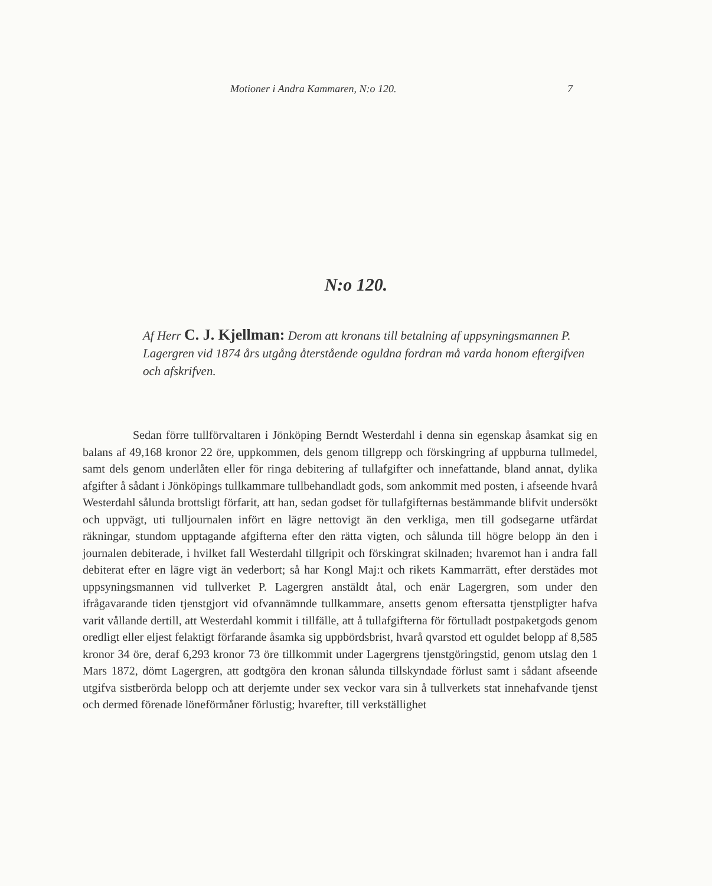Motioner i Andra Kammaren, N:o 120. 7
N:o 120.
Af Herr C. J. Kjellman: Derom att kronans till betalning af uppsyningsmannen P. Lagergren vid 1874 års utgång återstående oguldna fordran må varda honom eftergifven och afskrifven.
Sedan förre tullförvaltaren i Jönköping Berndt Westerdahl i denna sin egenskap åsamkat sig en balans af 49,168 kronor 22 öre, uppkommen, dels genom tillgrepp och förskingring af uppburna tullmedel, samt dels genom underlåten eller för ringa debitering af tullafgifter och innefattande, bland annat, dylika afgifter å sådant i Jönköpings tullkammare tullbehandladt gods, som ankommit med posten, i afseende hvarå Westerdahl sålunda brottsligt förfarit, att han, sedan godset för tullafgifternas bestämmande blifvit undersökt och uppvägt, uti tulljournalen infört en lägre nettovigt än den verkliga, men till godsegarne utfärdat räkningar, stundom upptagande afgifterna efter den rätta vigten, och sålunda till högre belopp än den i journalen debiterade, i hvilket fall Westerdahl tillgripit och förskingrat skilnaden; hvaremot han i andra fall debiterat efter en lägre vigt än vederbort; så har Kongl Maj:t och rikets Kammarrätt, efter derstädes mot uppsyningsmannen vid tullverket P. Lagergren anstäldt åtal, och enär Lagergren, som under den ifrågavarande tiden tjenstgjort vid ofvannämnde tullkammare, ansetts genom eftersatta tjenstpligter hafva varit vållande dertill, att Westerdahl kommit i tillfälle, att å tullafgifterna för förtulladt postpaketgods genom oredligt eller eljest felaktigt förfarande åsamka sig uppbördsbrist, hvarå qvarstod ett oguldet belopp af 8,585 kronor 34 öre, deraf 6,293 kronor 73 öre tillkommit under Lagergrens tjenstgöringstid, genom utslag den 1 Mars 1872, dömt Lagergren, att godtgöra den kronan sålunda tillskyndade förlust samt i sådant afseende utgifva sistberörda belopp och att derjemte under sex veckor vara sin å tullverkets stat innehafvande tjenst och dermed förenade löneförmåner förlustig; hvarefter, till verkställighet